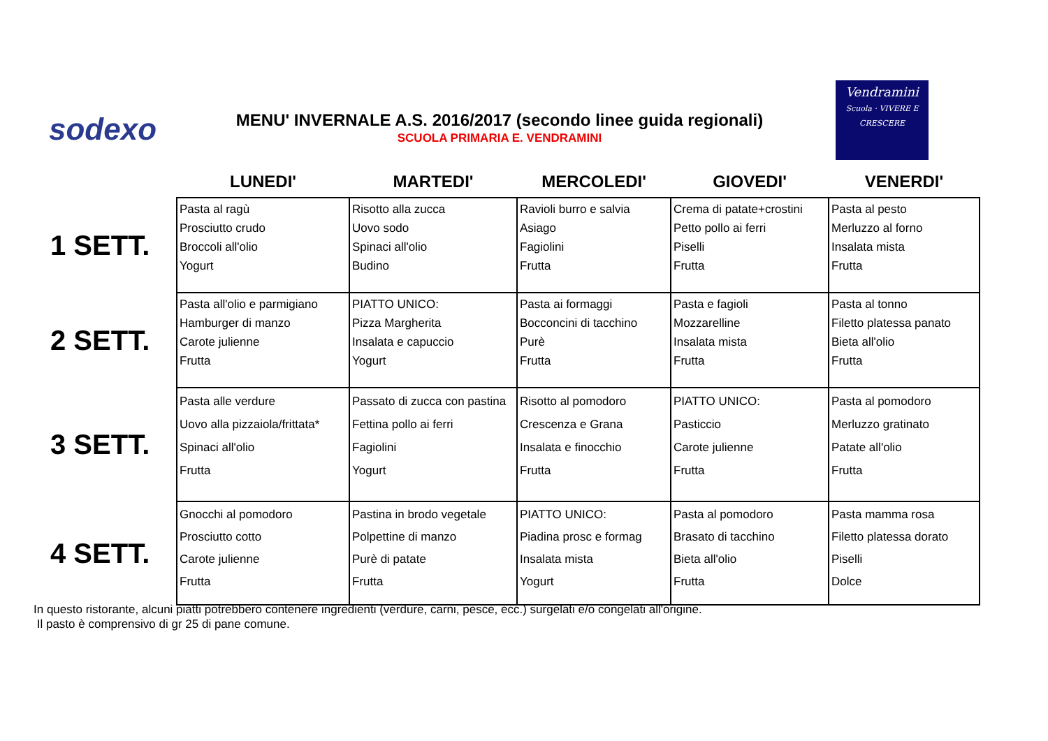sodexo
MENU' INVERNALE A.S. 2016/2017 (secondo linee guida regionali)
SCUOLA PRIMARIA E. VENDRAMINI
Vendramini
Scuola · VIVERE E CRESCERE
| | LUNEDI' | MARTEDI' | MERCOLEDI' | GIOVEDI' | VENERDI' |
| --- | --- | --- | --- | --- | --- |
| 1 SETT. | Pasta al ragù Prosciutto crudo Broccoli all'olio Yogurt | Risotto alla zucca Uovo sodo Spinaci all'olio Budino | Ravioli burro e salvia Asiago Fagiolini Frutta | Crema di patate+crostini Petto pollo ai ferri Piselli Frutta | Pasta al pesto Merluzzo al forno Insalata mista Frutta |
| 2 SETT. | Pasta all'olio e parmigiano Hamburger di manzo Carote julienne Frutta | PIATTO UNICO: Pizza Margherita Insalata e capuccio Yogurt | Pasta ai formaggi Bocconcini di tacchino Purè Frutta | Pasta e fagioli Mozzarelline Insalata mista Frutta | Pasta al tonno Filetto platessa panato Bieta all'olio Frutta |
| 3 SETT. | Pasta alle verdure Uovo alla pizzaiola/frittata* Spinaci all'olio Frutta | Passato di zucca con pastina Fettina pollo ai ferri Fagiolini Yogurt | Risotto al pomodoro Crescenza e Grana Insalata e finocchio Frutta | PIATTO UNICO: Pasticcio Carote julienne Frutta | Pasta al pomodoro Merluzzo gratinato Patate all'olio Frutta |
| 4 SETT. | Gnocchi al pomodoro Prosciutto cotto Carote julienne Frutta | Pastina in brodo vegetale Polpettine di manzo Purè di patate Frutta | PIATTO UNICO: Piadina prosc e formag Insalata mista Yogurt | Pasta al pomodoro Brasato di tacchino Bieta all'olio Frutta | Pasta mamma rosa Filetto platessa dorato Piselli Dolce |
In questo ristorante, alcuni piatti potrebbero contenere ingredienti (verdure, carni, pesce, ecc.) surgelati e/o congelati all'origine.
Il pasto è comprensivo di gr 25 di pane comune.